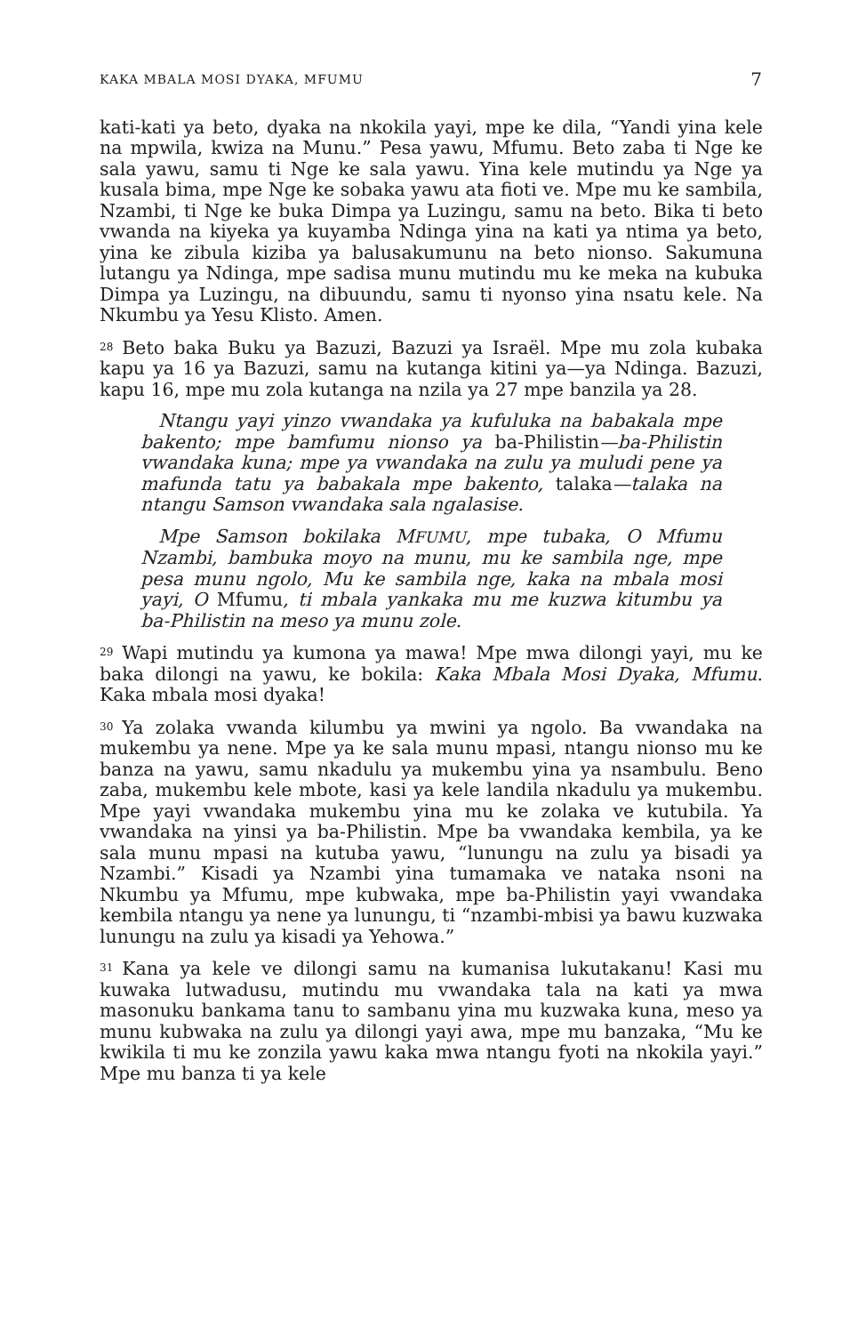KAKA MBALA MOSI DYAKA, MFUMU 7
kati-kati ya beto, dyaka na nkokila yayi, mpe ke dila, “Yandi yina kele na mpwila, kwiza na Munu.” Pesa yawu, Mfumu. Beto zaba ti Nge ke sala yawu, samu ti Nge ke sala yawu. Yina kele mutindu ya Nge ya kusala bima, mpe Nge ke sobaka yawu ata fioti ve. Mpe mu ke sambila, Nzambi, ti Nge ke buka Dimpa ya Luzingu, samu na beto. Bika ti beto vwanda na kiyeka ya kuyamba Ndinga yina na kati ya ntima ya beto, yina ke zibula kiziba ya balusakumunu na beto nionso. Sakumuna lutangu ya Ndinga, mpe sadisa munu mutindu mu ke meka na kubuka Dimpa ya Luzingu, na dibuundu, samu ti nyonso yina nsatu kele. Na Nkumbu ya Yesu Klisto. Amen.
<sup>28</sup> Beto baka Buku ya Bazuzi, Bazuzi ya Israël. Mpe mu zola kubaka kapu ya 16 ya Bazuzi, samu na kutanga kitini ya—ya Ndinga. Bazuzi, kapu 16, mpe mu zola kutanga na nzila ya 27 mpe banzila ya 28.
Ntangu yayi yinzo vwandaka ya kufuluka na babakala mpe bakento; mpe bamfumu nionso ya ba-Philistin—ba-Philistin vwandaka kuna; mpe ya vwandaka na zulu ya muludi pene ya mafunda tatu ya babakala mpe bakento, talaka—talaka na ntangu Samson vwandaka sala ngalasise.
Mpe Samson bokilaka MFUMU, mpe tubaka, O Mfumu Nzambi, bambuka moyo na munu, mu ke sambila nge, mpe pesa munu ngolo, Mu ke sambila nge, kaka na mbala mosi yayi, O Mfumu, ti mbala yankaka mu me kuzwa kitumbu ya ba-Philistin na meso ya munu zole.
<sup>29</sup> Wapi mutindu ya kumona ya mawa! Mpe mwa dilongi yayi, mu ke baka dilongi na yawu, ke bokila: Kaka Mbala Mosi Dyaka, Mfumu. Kaka mbala mosi dyaka!
<sup>30</sup> Ya zolaka vwanda kilumbu ya mwini ya ngolo. Ba vwandaka na mukembu ya nene. Mpe ya ke sala munu mpasi, ntangu nionso mu ke banza na yawu, samu nkadulu ya mukembu yina ya nsambulu. Beno zaba, mukembu kele mbote, kasi ya kele landila nkadulu ya mukembu. Mpe yayi vwandaka mukembu yina mu ke zolaka ve kutubila. Ya vwandaka na yinsi ya ba-Philistin. Mpe ba vwandaka kembila, ya ke sala munu mpasi na kutuba yawu, “lunungu na zulu ya bisadi ya Nzambi.” Kisadi ya Nzambi yina tumamaka ve nataka nsoni na Nkumbu ya Mfumu, mpe kubwaka, mpe ba-Philistin yayi vwandaka kembila ntangu ya nene ya lunungu, ti “nzambi-mbisi ya bawu kuzwaka lunungu na zulu ya kisadi ya Yehowa.”
<sup>31</sup> Kana ya kele ve dilongi samu na kumanisa lukutakanu! Kasi mu kuwaka lutwadusu, mutindu mu vwandaka tala na kati ya mwa masonuku bankama tanu to sambanu yina mu kuzwaka kuna, meso ya munu kubwaka na zulu ya dilongi yayi awa, mpe mu banzaka, “Mu ke kwikila ti mu ke zonzila yawu kaka mwa ntangu fyoti na nkokila yayi.” Mpe mu banza ti ya kele